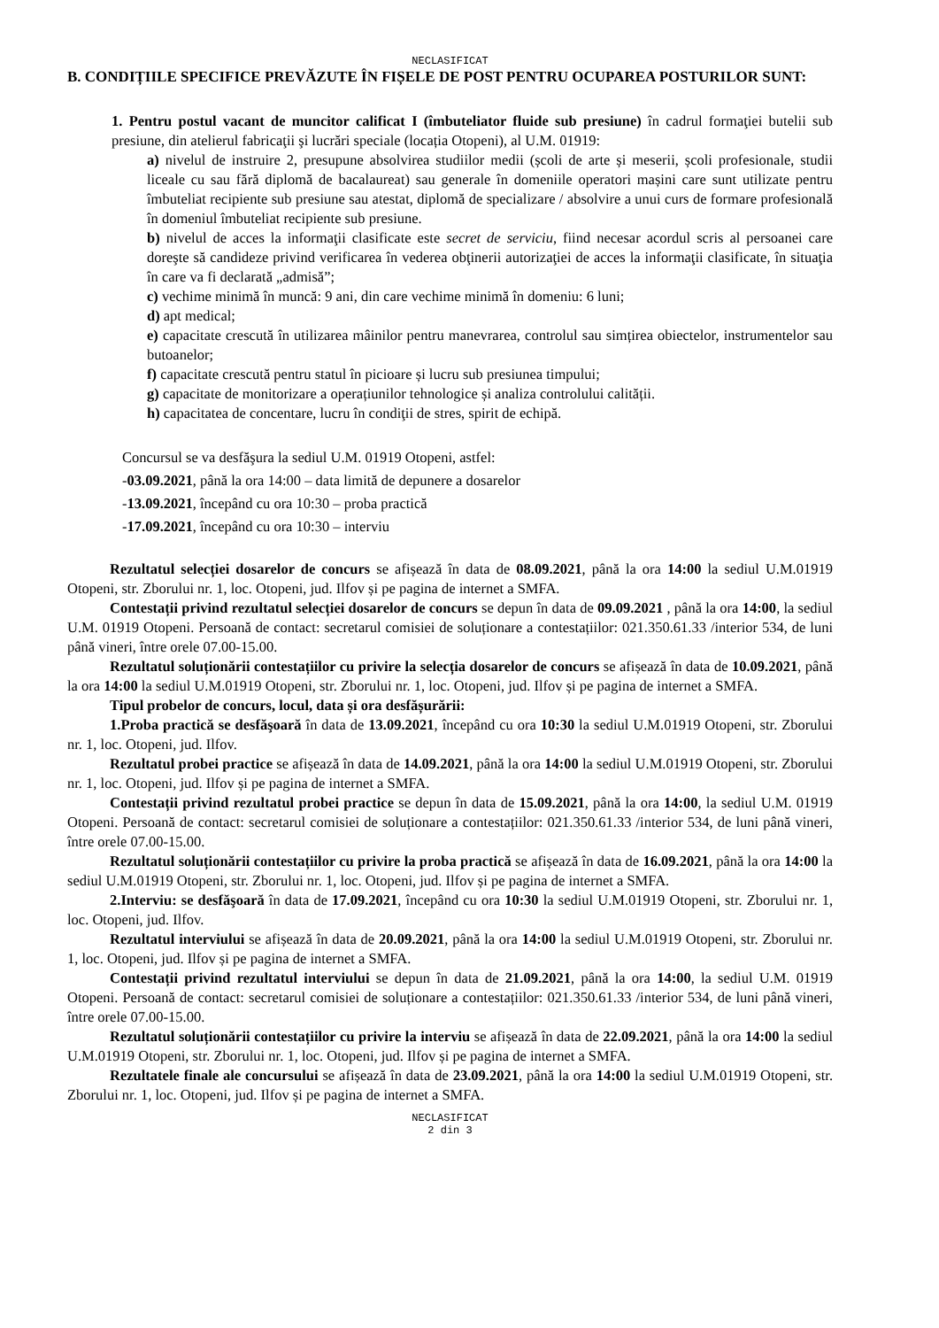NECLASIFICAT
B. CONDIȚIILE SPECIFICE PREVĂZUTE ÎN FIȘELE DE POST PENTRU OCUPAREA POSTURILOR SUNT:
1. Pentru postul vacant de muncitor calificat I (îmbuteliator fluide sub presiune) în cadrul formaţiei butelii sub presiune, din atelierul fabricaţii şi lucrări speciale (locația Otopeni), al U.M. 01919:
a) nivelul de instruire 2, presupune absolvirea studiilor medii (școli de arte și meserii, școli profesionale, studii liceale cu sau fără diplomă de bacalaureat) sau generale în domeniile operatori mașini care sunt utilizate pentru îmbuteliat recipiente sub presiune sau atestat, diplomă de specializare / absolvire a unui curs de formare profesională în domeniul îmbuteliat recipiente sub presiune.
b) nivelul de acces la informaţii clasificate este secret de serviciu, fiind necesar acordul scris al persoanei care doreşte să candideze privind verificarea în vederea obţinerii autorizaţiei de acces la informaţii clasificate, în situaţia în care va fi declarată „admisă”;
c) vechime minimă în muncă: 9 ani, din care vechime minimă în domeniu: 6 luni;
d) apt medical;
e) capacitate crescută în utilizarea mâinilor pentru manevrarea, controlul sau simțirea obiectelor, instrumentelor sau butoanelor;
f) capacitate crescută pentru statul în picioare și lucru sub presiunea timpului;
g) capacitate de monitorizare a operațiunilor tehnologice și analiza controlului calității.
h) capacitatea de concentare, lucru în condiţii de stres, spirit de echipă.
Concursul se va desfăşura la sediul U.M. 01919 Otopeni, astfel:
-03.09.2021, până la ora 14:00 – data limită de depunere a dosarelor
-13.09.2021, începând cu ora 10:30 – proba practică
-17.09.2021, începând cu ora 10:30 – interviu
Rezultatul selecției dosarelor de concurs se afișează în data de 08.09.2021, până la ora 14:00 la sediul U.M.01919 Otopeni, str. Zborului nr. 1, loc. Otopeni, jud. Ilfov și pe pagina de internet a SMFA.
Contestații privind rezultatul selecției dosarelor de concurs se depun în data de 09.09.2021 , până la ora 14:00, la sediul U.M. 01919 Otopeni. Persoană de contact: secretarul comisiei de soluționare a contestațiilor: 021.350.61.33 /interior 534, de luni până vineri, între orele 07.00-15.00.
Rezultatul soluționării contestațiilor cu privire la selecția dosarelor de concurs se afișează în data de 10.09.2021, până la ora 14:00 la sediul U.M.01919 Otopeni, str. Zborului nr. 1, loc. Otopeni, jud. Ilfov și pe pagina de internet a SMFA.
Tipul probelor de concurs, locul, data și ora desfășurării:
1.Proba practică se desfăşoară în data de 13.09.2021, începând cu ora 10:30 la sediul U.M.01919 Otopeni, str. Zborului nr. 1, loc. Otopeni, jud. Ilfov.
Rezultatul probei practice se afișează în data de 14.09.2021, până la ora 14:00 la sediul U.M.01919 Otopeni, str. Zborului nr. 1, loc. Otopeni, jud. Ilfov și pe pagina de internet a SMFA.
Contestații privind rezultatul probei practice se depun în data de 15.09.2021, până la ora 14:00, la sediul U.M. 01919 Otopeni. Persoană de contact: secretarul comisiei de soluționare a contestațiilor: 021.350.61.33 /interior 534, de luni până vineri, între orele 07.00-15.00.
Rezultatul soluționării contestațiilor cu privire la proba practică se afișează în data de 16.09.2021, până la ora 14:00 la sediul U.M.01919 Otopeni, str. Zborului nr. 1, loc. Otopeni, jud. Ilfov și pe pagina de internet a SMFA.
2.Interviu: se desfăşoară în data de 17.09.2021, începând cu ora 10:30 la sediul U.M.01919 Otopeni, str. Zborului nr. 1, loc. Otopeni, jud. Ilfov.
Rezultatul interviului se afișează în data de 20.09.2021, până la ora 14:00 la sediul U.M.01919 Otopeni, str. Zborului nr. 1, loc. Otopeni, jud. Ilfov și pe pagina de internet a SMFA.
Contestații privind rezultatul interviului se depun în data de 21.09.2021, până la ora 14:00, la sediul U.M. 01919 Otopeni. Persoană de contact: secretarul comisiei de soluționare a contestațiilor: 021.350.61.33 /interior 534, de luni până vineri, între orele 07.00-15.00.
Rezultatul soluționării contestațiilor cu privire la interviu se afișează în data de 22.09.2021, până la ora 14:00 la sediul U.M.01919 Otopeni, str. Zborului nr. 1, loc. Otopeni, jud. Ilfov și pe pagina de internet a SMFA.
Rezultatele finale ale concursului se afișează în data de 23.09.2021, până la ora 14:00 la sediul U.M.01919 Otopeni, str. Zborului nr. 1, loc. Otopeni, jud. Ilfov și pe pagina de internet a SMFA.
NECLASIFICAT
2 din 3